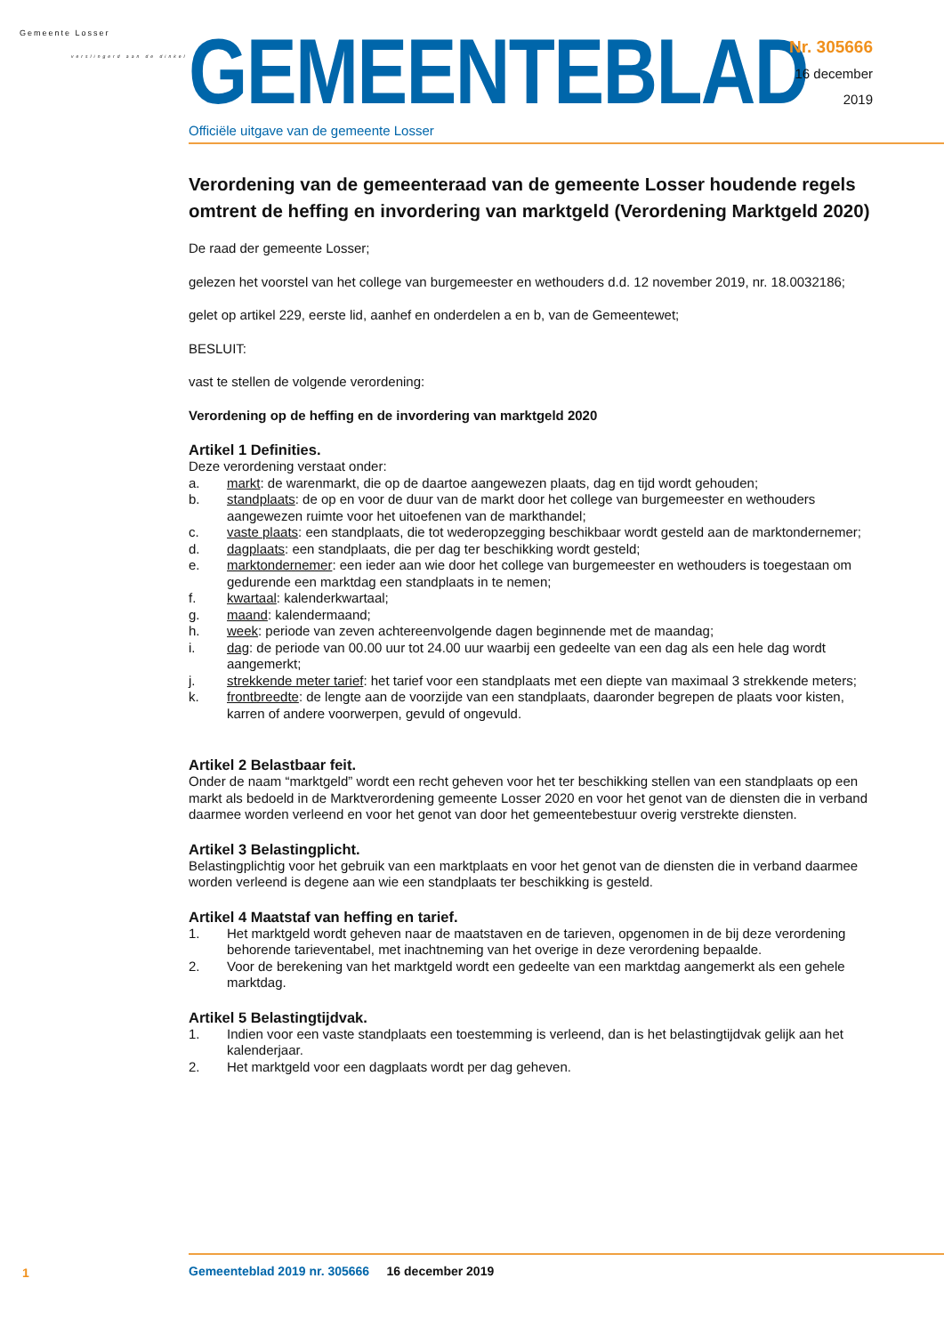Gemeente Losser
verslingerd aan de dinkel
GEMEENTEBLAD
Officiële uitgave van de gemeente Losser
Nr. 305666
16 december
2019
Verordening van de gemeenteraad van de gemeente Losser houdende regels omtrent de heffing en invordering van marktgeld (Verordening Marktgeld 2020)
De raad der gemeente Losser;
gelezen het voorstel van het college van burgemeester en wethouders d.d. 12 november 2019, nr. 18.0032186;
gelet op artikel 229, eerste lid, aanhef en onderdelen a en b, van de Gemeentewet;
BESLUIT:
vast te stellen de volgende verordening:
Verordening op de heffing en de invordering van marktgeld 2020
Artikel 1 Definities.
Deze verordening verstaat onder:
a. markt: de warenmarkt, die op de daartoe aangewezen plaats, dag en tijd wordt gehouden;
b. standplaats: de op en voor de duur van de markt door het college van burgemeester en wethouders aangewezen ruimte voor het uitoefenen van de markthandel;
c. vaste plaats: een standplaats, die tot wederopzegging beschikbaar wordt gesteld aan de marktondernemer;
d. dagplaats: een standplaats, die per dag ter beschikking wordt gesteld;
e. marktondernemer: een ieder aan wie door het college van burgemeester en wethouders is toegestaan om gedurende een marktdag een standplaats in te nemen;
f. kwartaal: kalenderkwartaal;
g. maand: kalendermaand;
h. week: periode van zeven achtereenvolgende dagen beginnende met de maandag;
i. dag: de periode van 00.00 uur tot 24.00 uur waarbij een gedeelte van een dag als een hele dag wordt aangemerkt;
j. strekkende meter tarief: het tarief voor een standplaats met een diepte van maximaal 3 strekkende meters;
k. frontbreedte: de lengte aan de voorzijde van een standplaats, daaronder begrepen de plaats voor kisten, karren of andere voorwerpen, gevuld of ongevuld.
Artikel 2 Belastbaar feit.
Onder de naam “marktgeld” wordt een recht geheven voor het ter beschikking stellen van een standplaats op een markt als bedoeld in de Marktverordening gemeente Losser 2020 en voor het genot van de diensten die in verband daarmee worden verleend en voor het genot van door het gemeentebestuur overig verstrekte diensten.
Artikel 3 Belastingplicht.
Belastingplichtig voor het gebruik van een marktplaats en voor het genot van de diensten die in verband daarmee worden verleend is degene aan wie een standplaats ter beschikking is gesteld.
Artikel 4 Maatstaf van heffing en tarief.
1. Het marktgeld wordt geheven naar de maatstaven en de tarieven, opgenomen in de bij deze verordening behorende tarieventabel, met inachtneming van het overige in deze verordening bepaalde.
2. Voor de berekening van het marktgeld wordt een gedeelte van een marktdag aangemerkt als een gehele marktdag.
Artikel 5 Belastingtijdvak.
1. Indien voor een vaste standplaats een toestemming is verleend, dan is het belastingtijdvak gelijk aan het kalenderjaar.
2. Het marktgeld voor een dagplaats wordt per dag geheven.
1
Gemeenteblad 2019 nr. 305666 16 december 2019